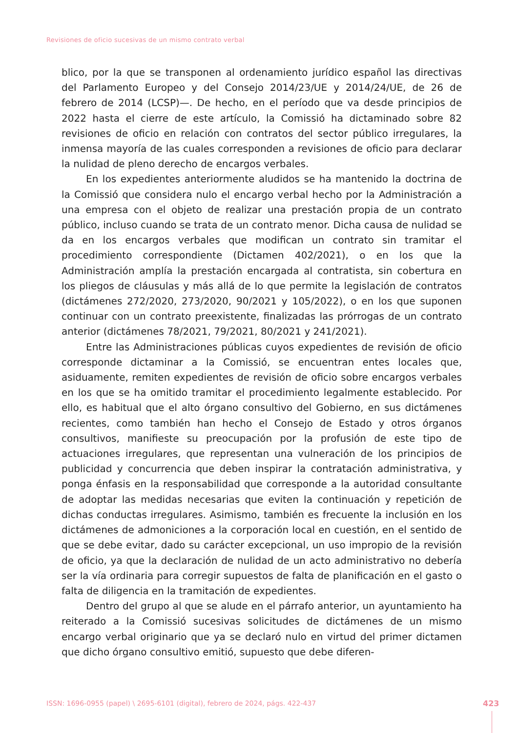Revisiones de oficio sucesivas de un mismo contrato verbal
blico, por la que se transponen al ordenamiento jurídico español las directivas del Parlamento Europeo y del Consejo 2014/23/UE y 2014/24/UE, de 26 de febrero de 2014 (LCSP)—. De hecho, en el período que va desde principios de 2022 hasta el cierre de este artículo, la Comissió ha dictaminado sobre 82 revisiones de oficio en relación con contratos del sector público irregulares, la inmensa mayoría de las cuales corresponden a revisiones de oficio para declarar la nulidad de pleno derecho de encargos verbales.
En los expedientes anteriormente aludidos se ha mantenido la doctrina de la Comissió que considera nulo el encargo verbal hecho por la Administración a una empresa con el objeto de realizar una prestación propia de un contrato público, incluso cuando se trata de un contrato menor. Dicha causa de nulidad se da en los encargos verbales que modifican un contrato sin tramitar el procedimiento correspondiente (Dictamen 402/2021), o en los que la Administración amplía la prestación encargada al contratista, sin cobertura en los pliegos de cláusulas y más allá de lo que permite la legislación de contratos (dictámenes 272/2020, 273/2020, 90/2021 y 105/2022), o en los que suponen continuar con un contrato preexistente, finalizadas las prórrogas de un contrato anterior (dictámenes 78/2021, 79/2021, 80/2021 y 241/2021).
Entre las Administraciones públicas cuyos expedientes de revisión de oficio corresponde dictaminar a la Comissió, se encuentran entes locales que, asiduamente, remiten expedientes de revisión de oficio sobre encargos verbales en los que se ha omitido tramitar el procedimiento legalmente establecido. Por ello, es habitual que el alto órgano consultivo del Gobierno, en sus dictámenes recientes, como también han hecho el Consejo de Estado y otros órganos consultivos, manifieste su preocupación por la profusión de este tipo de actuaciones irregulares, que representan una vulneración de los principios de publicidad y concurrencia que deben inspirar la contratación administrativa, y ponga énfasis en la responsabilidad que corresponde a la autoridad consultante de adoptar las medidas necesarias que eviten la continuación y repetición de dichas conductas irregulares. Asimismo, también es frecuente la inclusión en los dictámenes de admoniciones a la corporación local en cuestión, en el sentido de que se debe evitar, dado su carácter excepcional, un uso impropio de la revisión de oficio, ya que la declaración de nulidad de un acto administrativo no debería ser la vía ordinaria para corregir supuestos de falta de planificación en el gasto o falta de diligencia en la tramitación de expedientes.
Dentro del grupo al que se alude en el párrafo anterior, un ayuntamiento ha reiterado a la Comissió sucesivas solicitudes de dictámenes de un mismo encargo verbal originario que ya se declaró nulo en virtud del primer dictamen que dicho órgano consultivo emitió, supuesto que debe diferen-
ISSN: 1696-0955 (papel) \ 2695-6101 (digital), febrero de 2024, págs. 422-437
423